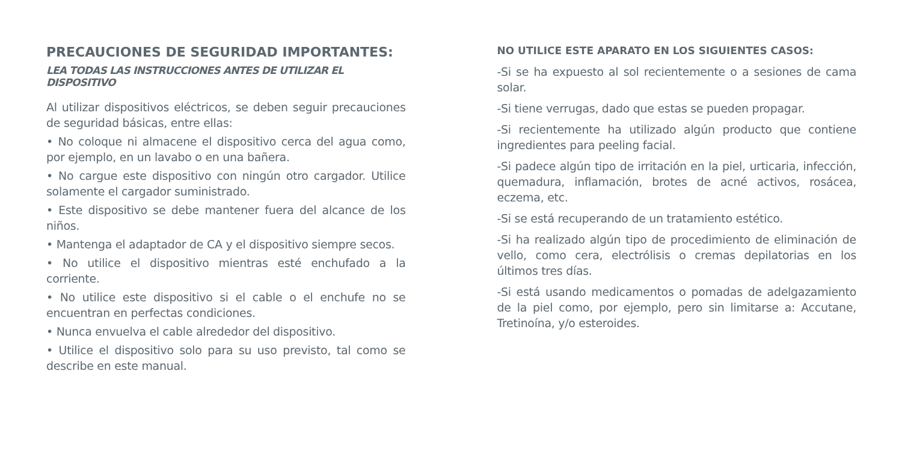PRECAUCIONES DE SEGURIDAD IMPORTANTES:
LEA TODAS LAS INSTRUCCIONES ANTES DE UTILIZAR EL DISPOSITIVO
Al utilizar dispositivos eléctricos, se deben seguir precau­ciones de seguridad básicas, entre ellas:
• No coloque ni almacene el dispositivo cerca del agua como, por ejemplo, en un lavabo o en una bañera.
• No cargue este dispositivo con ningún otro cargador. Uti­lice solamente el cargador suministrado.
• Este dispositivo se debe mantener fuera del alcance de los niños.
• Mantenga el adaptador de CA y el dispositivo siempre secos.
• No utilice el dispositivo mientras esté enchufado a la corriente.
• No utilice este dispositivo si el cable o el enchufe no se encuentran en perfectas condiciones.
• Nunca envuelva el cable alrededor del dispositivo.
• Utilice el dispositivo solo para su uso previsto, tal como se describe en este manual.
NO UTILICE ESTE APARATO EN LOS SIGUIENTES CASOS:
-Si se ha expuesto al sol recientemente o a sesiones de cama solar.
-Si tiene verrugas, dado que estas se pueden propagar.
-Si recientemente ha utilizado algún producto que contiene ingredientes para peeling facial.
-Si padece algún tipo de irritación en la piel, urticaria, in­fección, quemadura, inflamación, brotes de acné activos, rosácea, eczema, etc.
-Si se está recuperando de un tratamiento estético.
-Si ha realizado algún tipo de procedimiento de eliminación de vello, como cera, electrólisis o cremas depilatorias en los últimos tres días.
-Si está usando medicamentos o pomadas de adelga­zamiento de la piel como, por ejemplo, pero sin limitarse a: Accutane, Tretinoína, y/o esteroides.